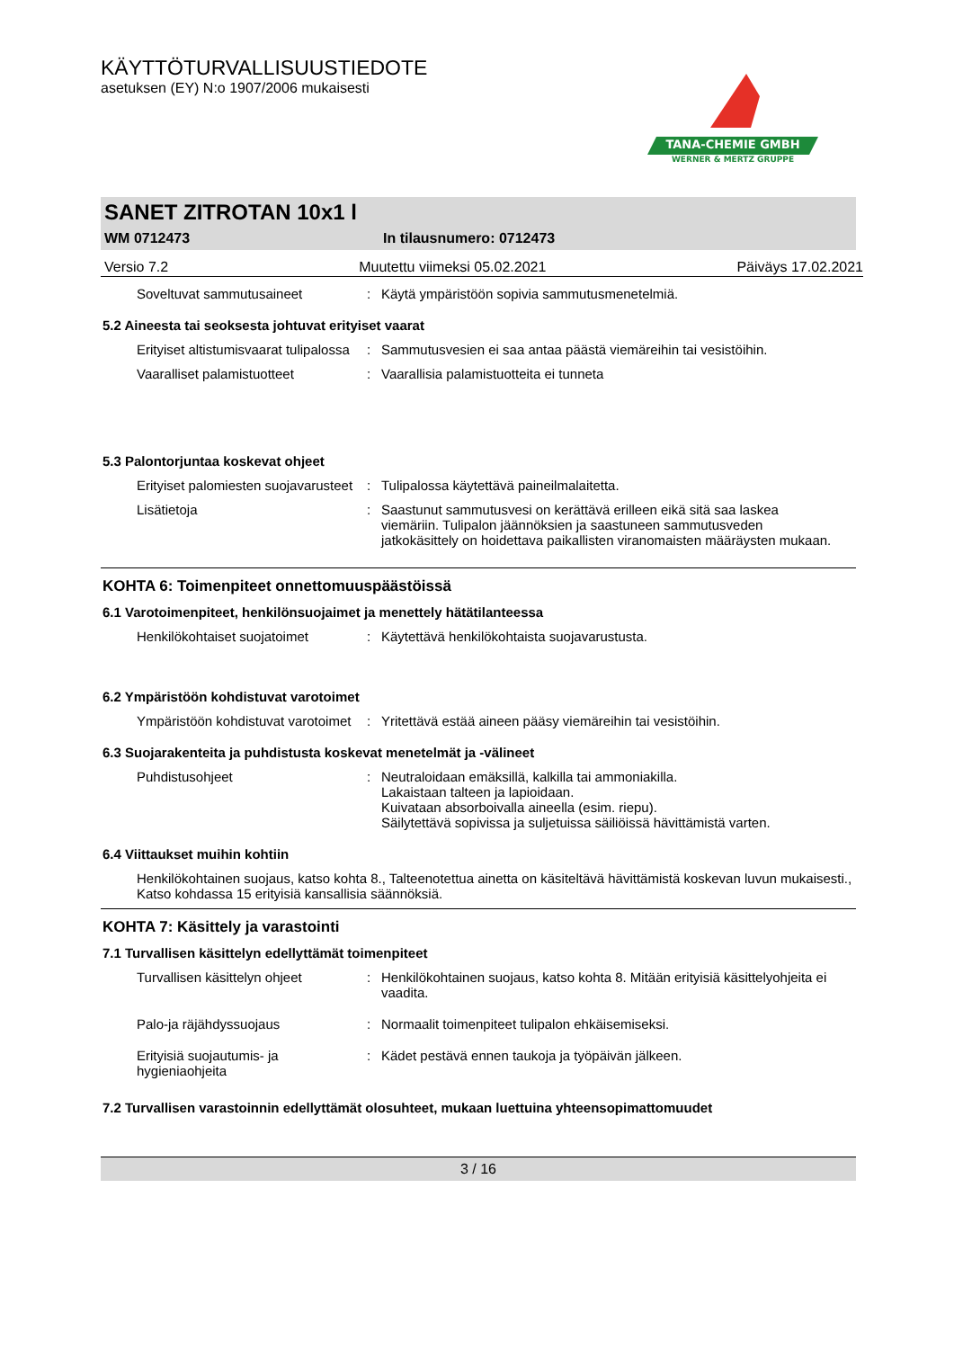KÄYTTÖTURVALLISUUSTIEDOTE
asetuksen (EY) N:o 1907/2006 mukaisesti
TANA-CHEMIE GMBH
WERNER & MERTZ GRUPPE
SANET ZITROTAN 10x1 l
WM 0712473 In tilausnumero: 0712473
Versio 7.2 Muutettu viimeksi 05.02.2021 Päiväys 17.02.2021
Soveltuvat sammutusaineet : Käytä ympäristöön sopivia sammutusmenetelmiä.
5.2 Aineesta tai seoksesta johtuvat erityiset vaarat
Erityiset altistumisvaarat tulipalossa
: Sammutusvesien ei saa antaa päästä viemäreihin tai vesistöihin.
Vaaralliset palamistuotteet : Vaarallisia palamistuotteita ei tunneta
5.3 Palontorjuntaa koskevat ohjeet
Erityiset palomiesten suojavarusteet
: Tulipalossa käytettävä paineilmalaitetta.
Lisätietoja : Saastunut sammutusvesi on kerättävä erilleen eikä sitä saa laskea viemäriin. Tulipalon jäännöksien ja saastuneen sammutusveden jatkokäsittely on hoidettava paikallisten viranomaisten määräysten mukaan.
KOHTA 6: Toimenpiteet onnettomuuspäästöissä
6.1 Varotoimenpiteet, henkilönsuojaimet ja menettely hätätilanteessa
Henkilökohtaiset suojatoimet : Käytettävä henkilökohtaista suojavarustusta.
6.2 Ympäristöön kohdistuvat varotoimet
Ympäristöön kohdistuvat varotoimet
: Yritettävä estää aineen pääsy viemäreihin tai vesistöihin.
6.3 Suojarakenteita ja puhdistusta koskevat menetelmät ja -välineet
Puhdistusohjeet : Neutraloidaan emäksillä, kalkilla tai ammoniakilla.
Lakaistaan talteen ja lapioidaan.
Kuivataan absorboivalla aineella (esim. riepu).
Säilytettävä sopivissa ja suljetuissa säiliöissä hävittämistä varten.
6.4 Viittaukset muihin kohtiin
Henkilökohtainen suojaus, katso kohta 8., Talteenotettua ainetta on käsiteltävä hävittämistä koskevan luvun mukaisesti., Katso kohdassa 15 erityisiä kansallisia säännöksiä.
KOHTA 7: Käsittely ja varastointi
7.1 Turvallisen käsittelyn edellyttämät toimenpiteet
Turvallisen käsittelyn ohjeet
: Henkilökohtainen suojaus, katso kohta 8. Mitään erityisiä käsittelyohjeita ei vaadita.
Palo-ja räjähdyssuojaus : Normaalit toimenpiteet tulipalon ehkäisemiseksi.
Erityisiä suojautumis- ja hygieniaohjeita
: Kädet pestävä ennen taukoja ja työpäivän jälkeen.
7.2 Turvallisen varastoinnin edellyttämät olosuhteet, mukaan luettuina yhteensopimattomuudet
3 / 16